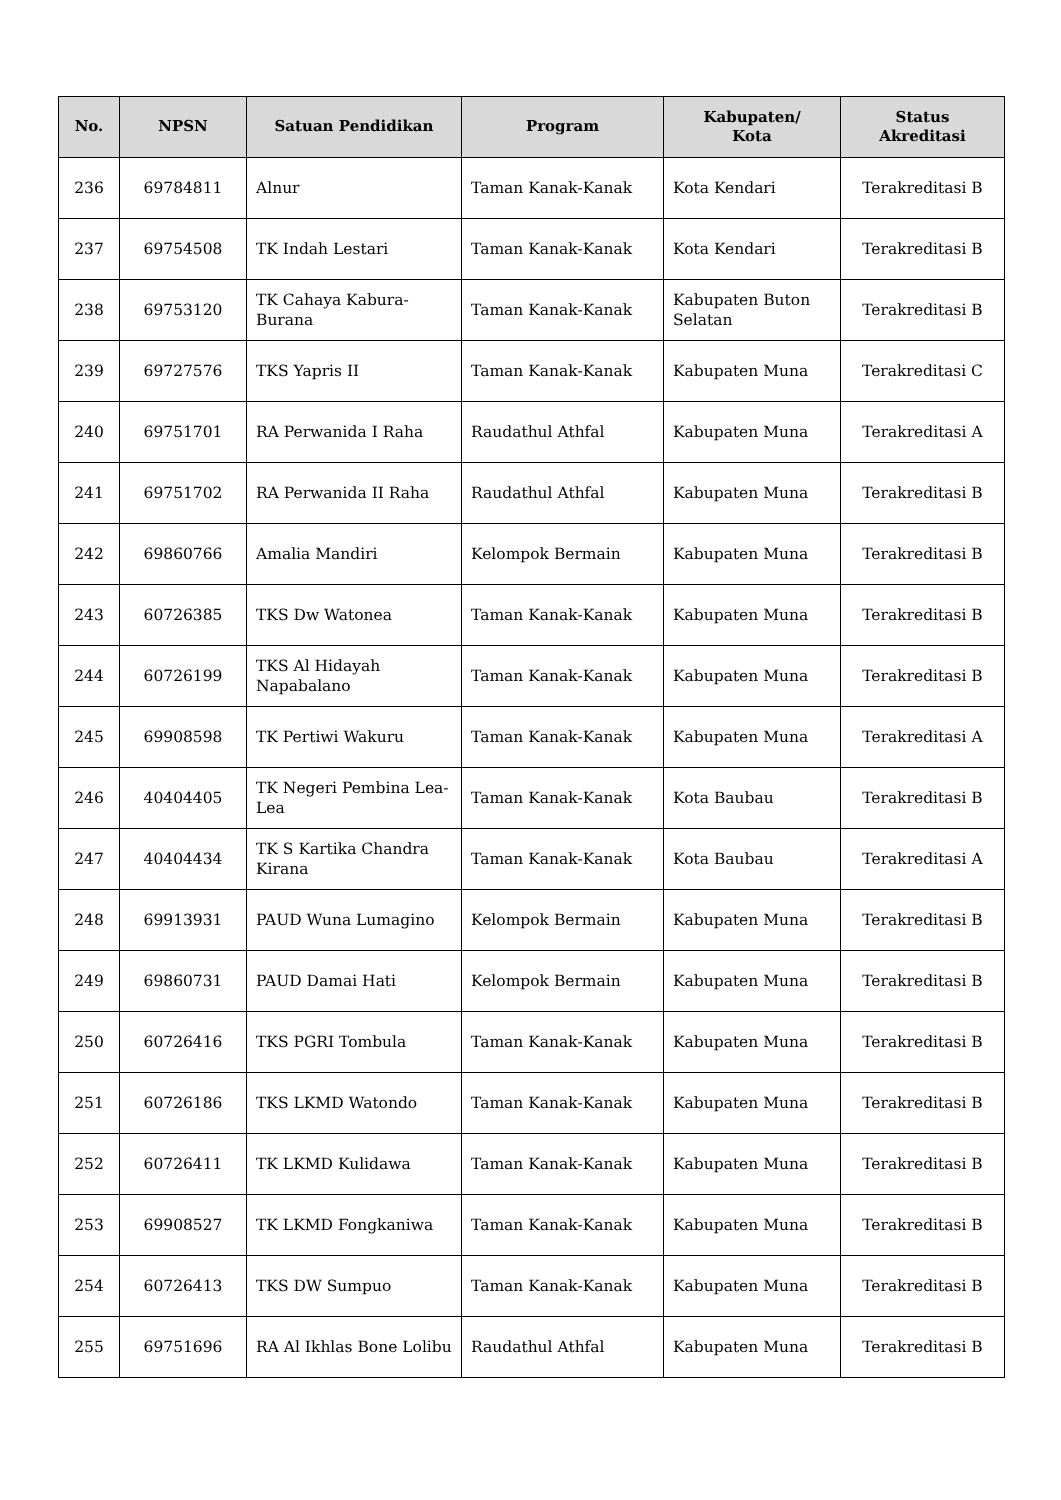| No. | NPSN | Satuan Pendidikan | Program | Kabupaten/ Kota | Status Akreditasi |
| --- | --- | --- | --- | --- | --- |
| 236 | 69784811 | Alnur | Taman Kanak-Kanak | Kota Kendari | Terakreditasi B |
| 237 | 69754508 | TK Indah Lestari | Taman Kanak-Kanak | Kota Kendari | Terakreditasi B |
| 238 | 69753120 | TK Cahaya Kabura-Burana | Taman Kanak-Kanak | Kabupaten Buton Selatan | Terakreditasi B |
| 239 | 69727576 | TKS Yapris II | Taman Kanak-Kanak | Kabupaten Muna | Terakreditasi C |
| 240 | 69751701 | RA Perwanida I Raha | Raudathul Athfal | Kabupaten Muna | Terakreditasi A |
| 241 | 69751702 | RA Perwanida II Raha | Raudathul Athfal | Kabupaten Muna | Terakreditasi B |
| 242 | 69860766 | Amalia Mandiri | Kelompok Bermain | Kabupaten Muna | Terakreditasi B |
| 243 | 60726385 | TKS Dw Watonea | Taman Kanak-Kanak | Kabupaten Muna | Terakreditasi B |
| 244 | 60726199 | TKS Al Hidayah Napabalano | Taman Kanak-Kanak | Kabupaten Muna | Terakreditasi B |
| 245 | 69908598 | TK Pertiwi Wakuru | Taman Kanak-Kanak | Kabupaten Muna | Terakreditasi A |
| 246 | 40404405 | TK Negeri Pembina Lea-Lea | Taman Kanak-Kanak | Kota Baubau | Terakreditasi B |
| 247 | 40404434 | TK S Kartika Chandra Kirana | Taman Kanak-Kanak | Kota Baubau | Terakreditasi A |
| 248 | 69913931 | PAUD Wuna Lumagino | Kelompok Bermain | Kabupaten Muna | Terakreditasi B |
| 249 | 69860731 | PAUD Damai Hati | Kelompok Bermain | Kabupaten Muna | Terakreditasi B |
| 250 | 60726416 | TKS PGRI Tombula | Taman Kanak-Kanak | Kabupaten Muna | Terakreditasi B |
| 251 | 60726186 | TKS LKMD Watondo | Taman Kanak-Kanak | Kabupaten Muna | Terakreditasi B |
| 252 | 60726411 | TK LKMD Kulidawa | Taman Kanak-Kanak | Kabupaten Muna | Terakreditasi B |
| 253 | 69908527 | TK LKMD Fongkaniwa | Taman Kanak-Kanak | Kabupaten Muna | Terakreditasi B |
| 254 | 60726413 | TKS DW Sumpuo | Taman Kanak-Kanak | Kabupaten Muna | Terakreditasi B |
| 255 | 69751696 | RA Al Ikhlas Bone Lolibu | Raudathul Athfal | Kabupaten Muna | Terakreditasi B |